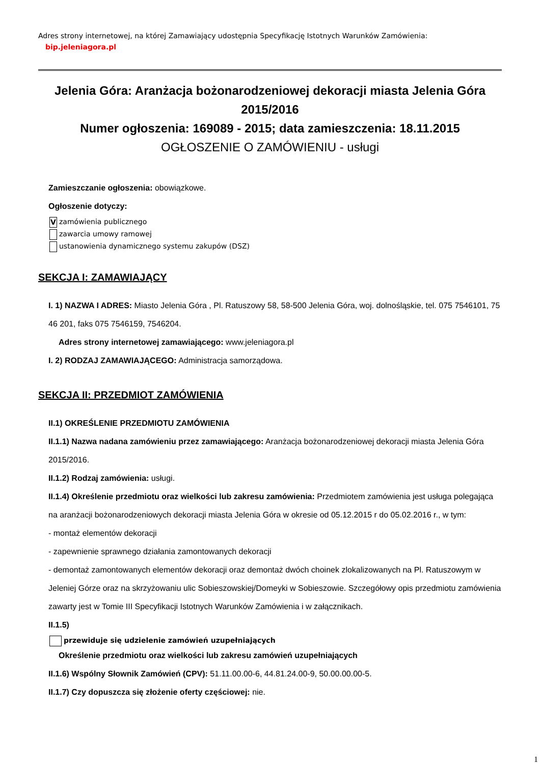Adres strony internetowej, na której Zamawiający udostępnia Specyfikację Istotnych Warunków Zamówienia:
bip.jeleniagora.pl
Jelenia Góra: Aranżacja bożonarodzeniowej dekoracji miasta Jelenia Góra 2015/2016
Numer ogłoszenia: 169089 - 2015; data zamieszczenia: 18.11.2015
OGŁOSZENIE O ZAMÓWIENIU - usługi
Zamieszczanie ogłoszenia: obowiązkowe.
Ogłoszenie dotyczy:
Vzamówienia publicznego
zawarcia umowy ramowej
ustanowienia dynamicznego systemu zakupów (DSZ)
SEKCJA I: ZAMAWIAJĄCY
I. 1) NAZWA I ADRES: Miasto Jelenia Góra , Pl. Ratuszowy 58, 58-500 Jelenia Góra, woj. dolnośląskie, tel. 075 7546101, 75 46 201, faks 075 7546159, 7546204.
Adres strony internetowej zamawiającego: www.jeleniagora.pl
I. 2) RODZAJ ZAMAWIAJĄCEGO: Administracja samorządowa.
SEKCJA II: PRZEDMIOT ZAMÓWIENIA
II.1) OKREŚLENIE PRZEDMIOTU ZAMÓWIENIA
II.1.1) Nazwa nadana zamówieniu przez zamawiającego: Aranżacja bożonarodzeniowej dekoracji miasta Jelenia Góra 2015/2016.
II.1.2) Rodzaj zamówienia: usługi.
II.1.4) Określenie przedmiotu oraz wielkości lub zakresu zamówienia: Przedmiotem zamówienia jest usługa polegająca na aranżacji bożonarodzeniowych dekoracji miasta Jelenia Góra w okresie od 05.12.2015 r do 05.02.2016 r., w tym:
- montaż elementów dekoracji
- zapewnienie sprawnego działania zamontowanych dekoracji
- demontaż zamontowanych elementów dekoracji oraz demontaż dwóch choinek zlokalizowanych na Pl. Ratuszowym w Jeleniej Górze oraz na skrzyżowaniu ulic Sobieszowskiej/Domeyki w Sobieszowie. Szczegółowy opis przedmiotu zamówienia zawarty jest w Tomie III Specyfikacji Istotnych Warunków Zamówienia i w załącznikach.
II.1.5)
przewiduje się udzielenie zamówień uzupełniających
Określenie przedmiotu oraz wielkości lub zakresu zamówień uzupełniających
II.1.6) Wspólny Słownik Zamówień (CPV): 51.11.00.00-6, 44.81.24.00-9, 50.00.00.00-5.
II.1.7) Czy dopuszcza się złożenie oferty częściowej: nie.
1